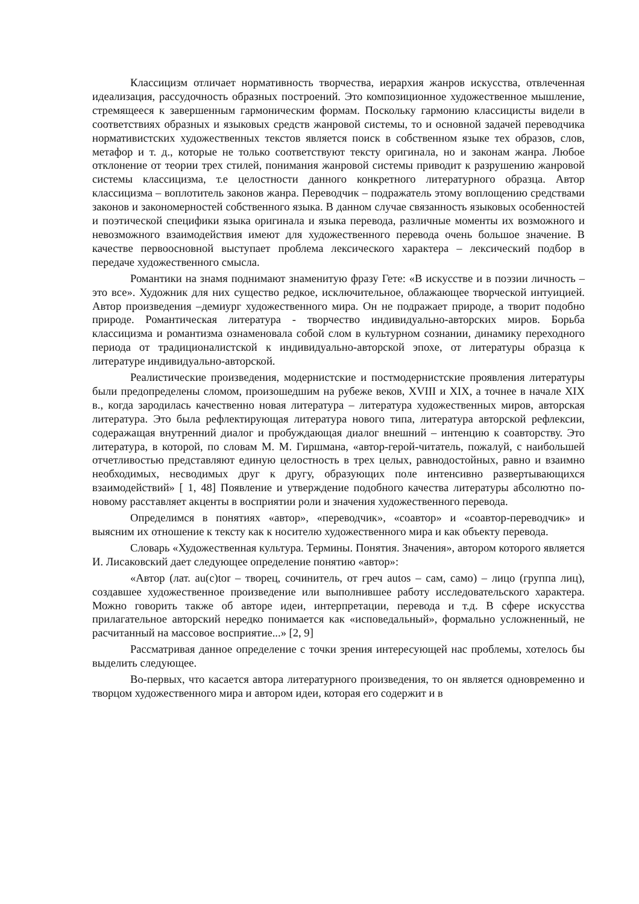Классицизм отличает нормативность творчества, иерархия жанров искусства, отвлеченная идеализация, рассудочность образных построений. Это композиционное художественное мышление, стремящееся к завершенным гармоническим формам. Поскольку гармонию классицисты видели в соответствиях образных и языковых средств жанровой системы, то и основной задачей переводчика нормативистских художественных текстов является поиск в собственном языке тех образов, слов, метафор и т. д., которые не только соответствуют тексту оригинала, но и законам жанра. Любое отклонение от теории трех стилей, понимания жанровой системы приводит к разрушению жанровой системы классицизма, т.е целостности данного конкретного литературного образца. Автор классицизма – воплотитель законов жанра. Переводчик – подражатель этому воплощению средствами законов и закономерностей собственного языка. В данном случае связанность языковых особенностей и поэтической специфики языка оригинала и языка перевода, различные моменты их возможного и невозможного взаимодействия имеют для художественного перевода очень большое значение. В качестве первоосновной выступает проблема лексического характера – лексический подбор в передаче художественного смысла.
Романтики на знамя поднимают знаменитую фразу Гете: «В искусстве и в поэзии личность – это все». Художник для них существо редкое, исключительное, облажающее творческой интуицией. Автор произведения –демиург художественного мира. Он не подражает природе, а творит подобно природе. Романтическая литература - творчество индивидуально-авторских миров. Борьба классицизма и романтизма ознаменовала собой слом в культурном сознании, динамику переходного периода от традиционалистской к индивидуально-авторской эпохе, от литературы образца к литературе индивидуально-авторской.
Реалистические произведения, модернистские и постмодернистские проявления литературы были предопределены сломом, произошедшим на рубеже веков, XVIII и XIX, а точнее в начале XIX в., когда зародилась качественно новая литература – литература художественных миров, авторская литература. Это была рефлектирующая литература нового типа, литература авторской рефлексии, содеражащая внутренний диалог и пробуждающая диалог внешний – интенцию к соавторству. Это литература, в которой, по словам М. М. Гиршмана, «автор-герой-читатель, пожалуй, с наибольшей отчетливостью представляют единую целостность в трех целых, равнодостойных, равно и взаимно необходимых, несводимых друг к другу, образующих поле интенсивно развертывающихся взаимодействий» [ 1, 48] Появление и утверждение подобного качества литературы абсолютно по-новому расставляет акценты в восприятии роли и значения художественного перевода.
Определимся в понятиях «автор», «переводчик», «соавтор» и «соавтор-переводчик» и выясним их отношение к тексту как к носителю художественного мира и как объекту перевода.
Словарь «Художественная культура. Термины. Понятия. Значения», автором которого является И. Лисаковский дает следующее определение понятию «автор»:
«Автор (лат. au(c)tor – творец, сочинитель, от греч autos – сам, само) – лицо (группа лиц), создавшее художественное произведение или выполнившее работу исследовательского характера. Можно говорить также об авторе идеи, интерпретации, перевода и т.д. В сфере искусства прилагательное авторский нередко понимается как «исповедальный», формально усложненный, не расчитанный на массовое восприятие...» [2, 9]
Рассматривая данное определение с точки зрения интересующей нас проблемы, хотелось бы выделить следующее.
Во-первых, что касается автора литературного произведения, то он является одновременно и творцом художественного мира и автором идеи, которая его содержит и в